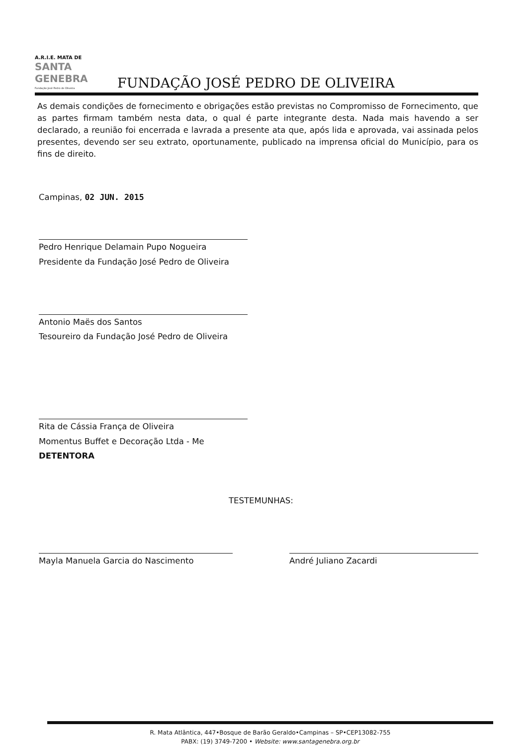A.R.I.E. MATA DE
SANTA GENEBRA
Fundação José Pedro de Oliveira
FUNDAÇÃO JOSÉ PEDRO DE OLIVEIRA
As demais condições de fornecimento e obrigações estão previstas no Compromisso de Fornecimento, que as partes firmam também nesta data, o qual é parte integrante desta. Nada mais havendo a ser declarado, a reunião foi encerrada e lavrada a presente ata que, após lida e aprovada, vai assinada pelos presentes, devendo ser seu extrato, oportunamente, publicado na imprensa oficial do Município, para os fins de direito.
Campinas, 02 JUN. 2015
Pedro Henrique Delamain Pupo Nogueira
Presidente da Fundação José Pedro de Oliveira
Antonio Maës dos Santos
Tesoureiro da Fundação José Pedro de Oliveira
Rita de Cássia França de Oliveira
Momentus Buffet e Decoração Ltda - Me
DETENTORA
TESTEMUNHAS:
Mayla Manuela Garcia do Nascimento
André Juliano Zacardi
R. Mata Atlântica, 447•Bosque de Barão Geraldo•Campinas – SP•CEP13082-755
PABX: (19) 3749-7200 • Website: www.santagenebra.org.br